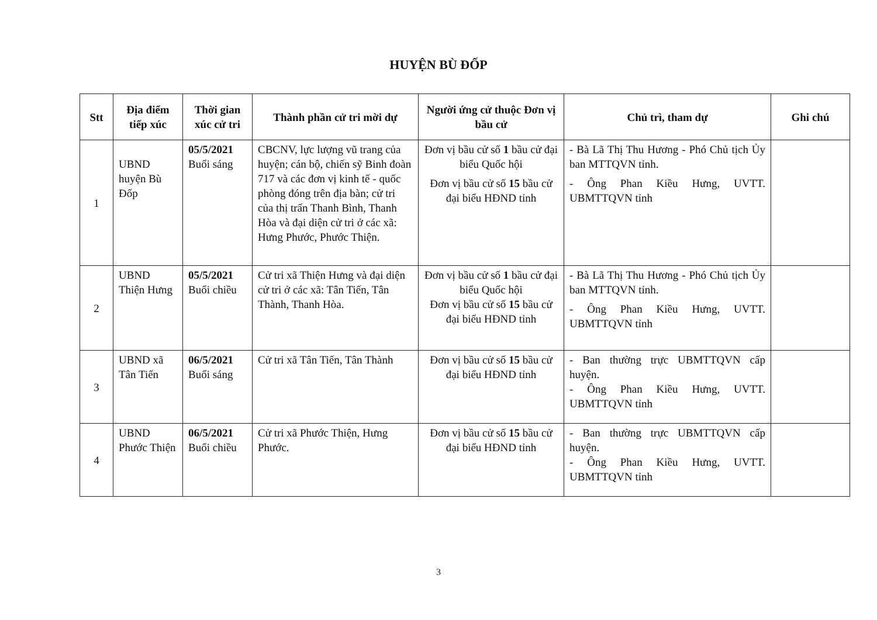HUYỆN BÙ ĐỐP
| Stt | Địa điểm tiếp xúc | Thời gian xúc cử tri | Thành phần cử tri mời dự | Người ứng cử thuộc Đơn vị bầu cử | Chủ trì, tham dự | Ghi chú |
| --- | --- | --- | --- | --- | --- | --- |
| 1 | UBND huyện Bù Đốp | 05/5/2021 Buổi sáng | CBCNV, lực lượng vũ trang của huyện; cán bộ, chiến sỹ Binh đoàn 717 và các đơn vị kinh tế - quốc phòng đóng trên địa bàn; cử tri của thị trấn Thanh Bình, Thanh Hòa và đại diện cử tri ở các xã: Hưng Phước, Phước Thiện. | Đơn vị bầu cử số 1 bầu cử đại biểu Quốc hội Đơn vị bầu cử số 15 bầu cử đại biểu HĐND tỉnh | - Bà Lã Thị Thu Hương - Phó Chủ tịch Ủy ban MTTQVN tỉnh. - Ông Phan Kiều Hưng, UVTT. UBMTTQVN tỉnh | |
| 2 | UBND Thiện Hưng | 05/5/2021 Buổi chiều | Cử tri xã Thiện Hưng và đại diện cử tri ở các xã: Tân Tiến, Tân Thành, Thanh Hòa. | Đơn vị bầu cử số 1 bầu cử đại biểu Quốc hội Đơn vị bầu cử số 15 bầu cử đại biểu HĐND tỉnh | - Bà Lã Thị Thu Hương - Phó Chủ tịch Ủy ban MTTQVN tỉnh. - Ông Phan Kiều Hưng, UVTT. UBMTTQVN tỉnh | |
| 3 | UBND xã Tân Tiến | 06/5/2021 Buổi sáng | Cử tri xã Tân Tiến, Tân Thành | Đơn vị bầu cử số 15 bầu cử đại biểu HĐND tỉnh | - Ban thường trực UBMTTQVN cấp huyện. - Ông Phan Kiều Hưng, UVTT. UBMTTQVN tỉnh | |
| 4 | UBND Phước Thiện | 06/5/2021 Buổi chiều | Cử tri xã Phước Thiện, Hưng Phước. | Đơn vị bầu cử số 15 bầu cử đại biểu HĐND tỉnh | - Ban thường trực UBMTTQVN cấp huyện. - Ông Phan Kiều Hưng, UVTT. UBMTTQVN tỉnh | |
3